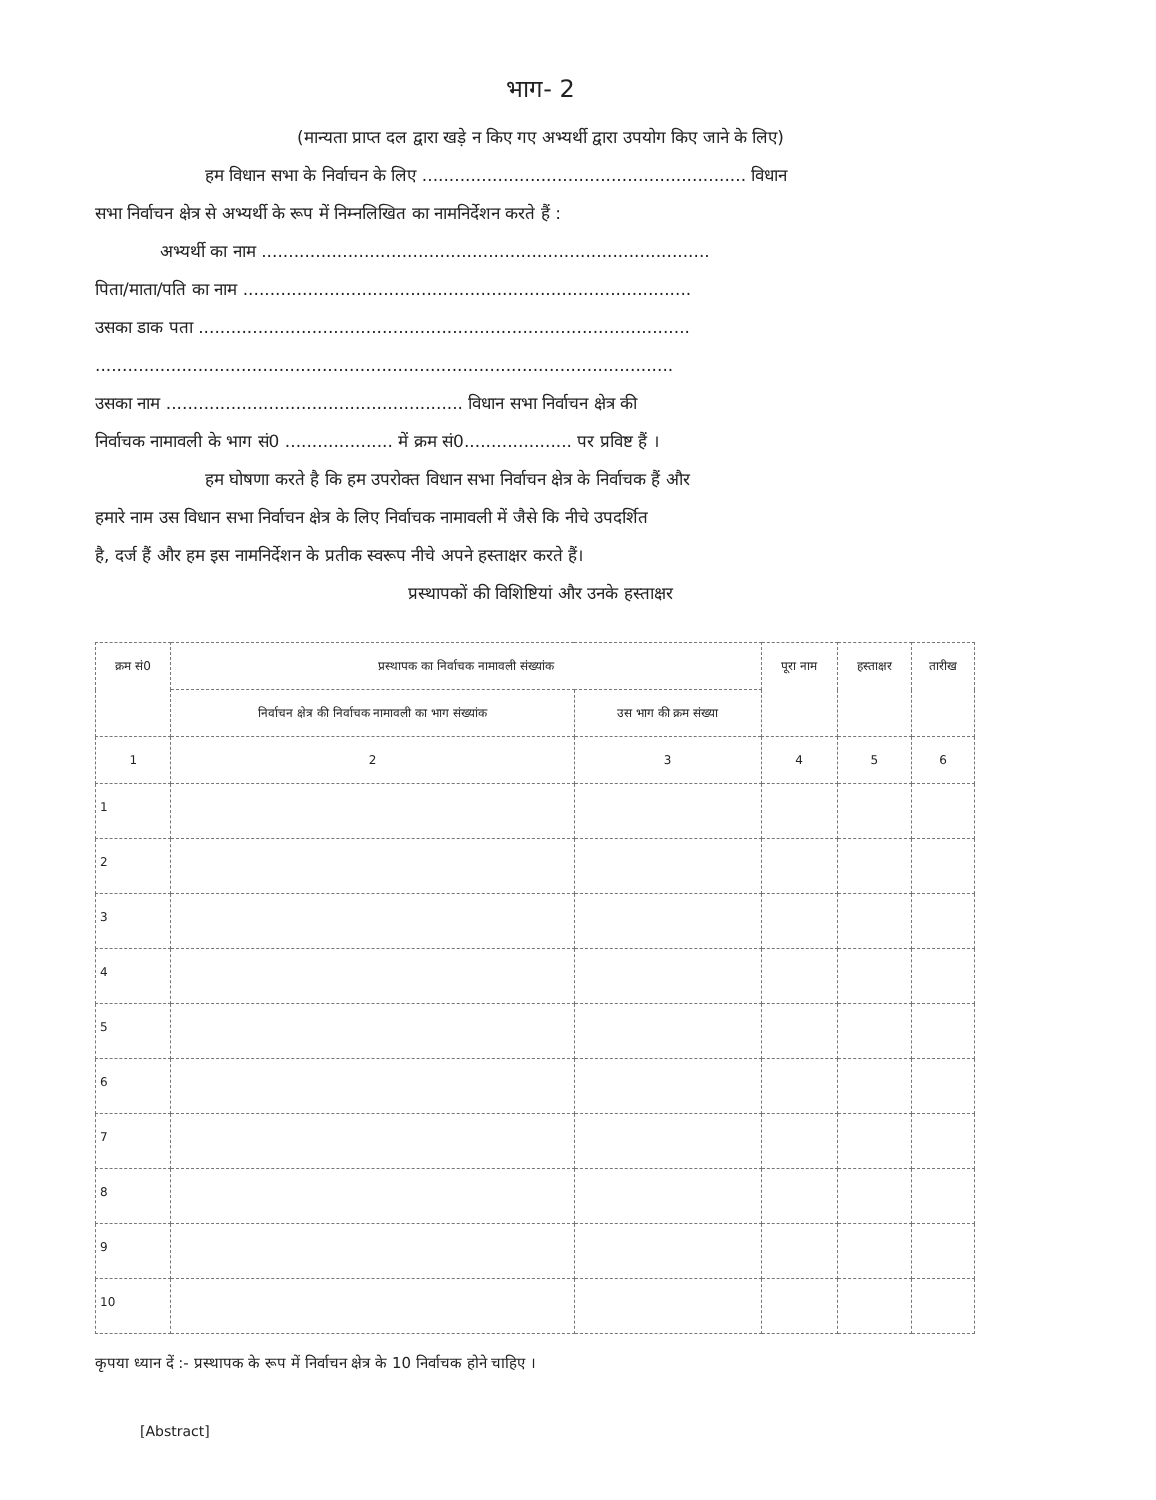भाग- 2
(मान्यता प्राप्त दल द्वारा खड़े न किए गए अभ्यर्थी द्वारा उपयोग किए जाने के लिए)
हम विधान सभा के निर्वाचन के लिए ............................................................ विधान
सभा निर्वाचन क्षेत्र से अभ्यर्थी के रूप में निम्नलिखित का नामनिर्देशन करते हैं :
अभ्यर्थी का नाम ...................................................................................
पिता/माता/पति का नाम ...................................................................................
उसका डाक पता ...........................................................................................
...........................................................................................................
उसका नाम ....................................................... विधान सभा निर्वाचन क्षेत्र की
निर्वाचक नामावली के भाग सं0 .................... में क्रम सं0.................... पर प्रविष्ट हैं ।
हम घोषणा करते है कि हम उपरोक्त विधान सभा निर्वाचन क्षेत्र के निर्वाचक हैं और
हमारे नाम उस विधान सभा निर्वाचन क्षेत्र के लिए निर्वाचक नामावली में जैसे कि नीचे उपदर्शित
है, दर्ज हैं और हम इस नामनिर्देशन के प्रतीक स्वरूप नीचे अपने हस्ताक्षर करते हैं।
प्रस्थापकों की विशिष्टियां और उनके हस्ताक्षर
| क्रम सं0 | प्रस्थापक का निर्वाचक नामावली संख्यांक | | पूरा नाम | हस्ताक्षर | तारीख |
| --- | --- | --- | --- | --- | --- |
| | निर्वाचन क्षेत्र की निर्वाचक नामावली का भाग संख्यांक | उस भाग की क्रम संख्या | | | |
| 1 | 2 | 3 | 4 | 5 | 6 |
| 1 | | | | | |
| 2 | | | | | |
| 3 | | | | | |
| 4 | | | | | |
| 5 | | | | | |
| 6 | | | | | |
| 7 | | | | | |
| 8 | | | | | |
| 9 | | | | | |
| 10 | | | | | |
कृपया ध्यान दें :- प्रस्थापक के रूप में निर्वाचन क्षेत्र के 10 निर्वाचक होने चाहिए ।
[Abstract]